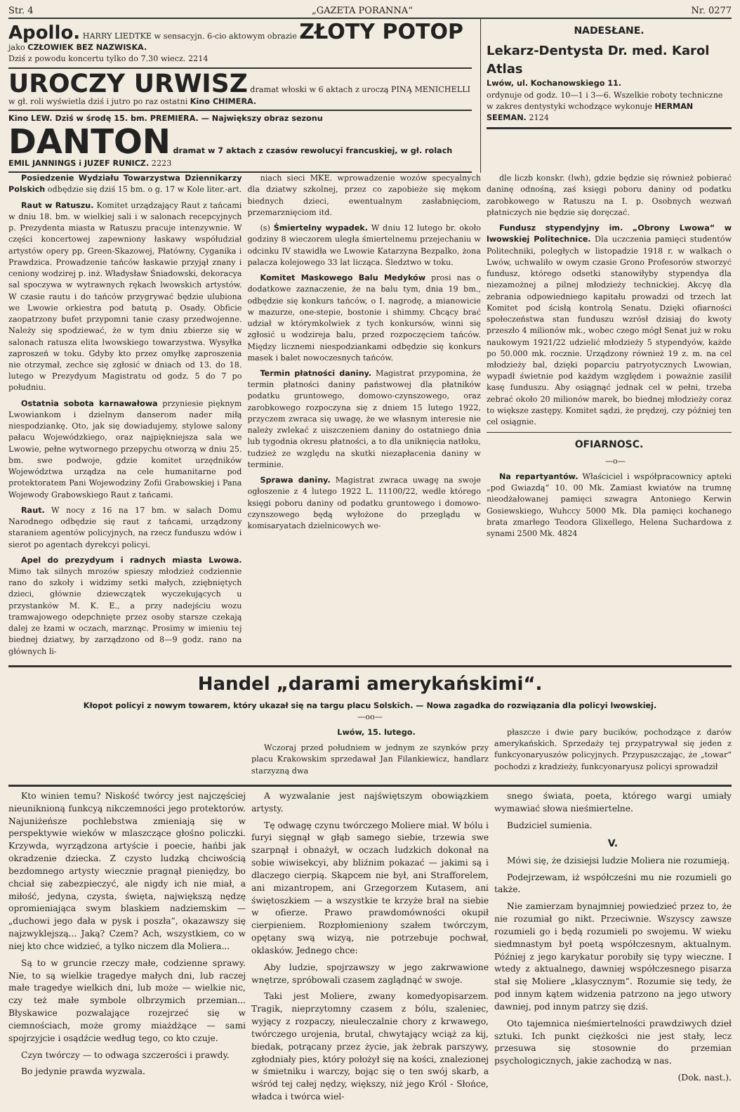Str. 4 „GAZETA PORANNA“Nr. 0277
Apollo. HARRY LIEDTKE w sensacyjn. 6-cio aktowym obrazie ZŁOTY POTOP jako CZŁOWIEK BEZ NAZWISKA.
Dziś z powodu koncertu tylko do 7.30 wiecz. 2214
UROCZY URWISZ dramat włoski w 6 aktach z uroczą PINĄ MENICHELLI w gł. roli wyświetla dziś i jutro po raz ostatni Kino CHIMERA.
Kino LEW. Dziś w środę 15. bm. PREMIERA. — Największy obraz sezonu
DANTON dramat w 7 aktach z czasów rewolucyi francuskiej, w gł. rolach EMIL JANNINGS i JUZEF RUNICZ. 2223
NADESŁANE.
Lekarz-Dentysta Dr. med. Karol Atlas
Lwów, ul. Kochanowskiego 11.
ordynuje od godz. 10—1 i 3—6. Wszelkie roboty techniczne w zakres dentystyki wchodzące wykonuje HERMAN SEEMAN. 2124
Posiedzenie Wydziału Towarzystwa Dziennikarzy Polskich odbędzie się dziś 15 bm. o g. 17 w Kole liter.-art.
Raut w Ratuszu. Komitet urządzający Raut z tańcami w dniu 18. bm. w wielkiej sali i w salonach recepcyjnych p. Prezydenta miasta w Ratuszu pracuje intenzywnie. W części koncertowej zapewniony łaskawy współudział artystów opery pp. Green-Skazowej, Płatówny, Cyganika i Prawdzica. Prowadzenie tańców łaskawie przyjął znany i ceniony wodzirej p. inż. Władysław Śniadowski, dekoracya sal spoczywa w wytrawnych rękach lwowskich artystów. W czasie rautu i do tańców przygrywać będzie ulubiona we Lwowie orkiestra pod batutą p. Osady. Obficie zaopatrzony bufet przypomni tanie czasy przedwojenne. Należy się spodziewać, że w tym dniu zbierze się w salonach ratusza elita lwowskiego towarzystwa. Wysyłka zaproszeń w toku. Gdyby kto przez omyłkę zaproszenia nie otrzymał, zechce się zgłosić w dniach od 13. do 18. lutego w Prezydyum Magistratu od godz. 5 do 7 po południu.
Ostatnia sobota karnawałowa przyniesie pięknym Lwowiankom i dzielnym danserom nader miłą niespodziankę. Oto, jak się dowiadujemy, stylowe salony pałacu Wojewódzkiego, oraz najpiękniejsza sala we Lwowie, pełne wytwornego przepychu otworzą w dniu 25. bm. swe podwoje, gdzie komitet urzędników Województwa urządza na cele humanitarne pod protektoratem Pani Wojewodziny Zofii Grabowskiej i Pana Wojewody Grabowskiego Raut z tańcami.
Raut. W nocy z 16 na 17 bm. w salach Domu Narodnego odbędzie się raut z tańcami, urządzony staraniem agentów policyjnych, na rzecz funduszu wdów i sierot po agentach dyrekcyi policyi.
Apel do prezydyum i radnych miasta Lwowa. Mimo tak silnych mrozów spieszy młodzież codziennie rano do szkoły i widzimy setki małych, zziębniętych dzieci, głównie dziewczątek wyczekujących u przystanków M. K. E., a przy nadejściu wozu tramwajowego odepchnięte przez osoby starsze czekają dalej ze łzami w oczach, marznąc. Prosimy w imieniu tej biednej dziatwy, by zarządzono od 8—9 godz. rano na głównych li-
niach sieci MKE. wprowadzenie wozów specyalnych dla dziatwy szkolnej, przez co zapobieże się mękom biednych dzieci, ewentualnym zasłabnięciom, przemarznięciom itd.
(s) Śmiertelny wypadek. W dniu 12 lutego br. około godziny 8 wieczorem uległa śmiertelnemu przejechaniu w odcinku IV stawidła we Lwowie Katarzyna Bezpalko, żona palacza kolejowego 33 lat licząca. Śledztwo w toku.
Komitet Maskowego Balu Medyków prosi nas o dodatkowe zaznaczenie, że na balu tym, dnia 19 bm., odbędzie się konkurs tańców, o I. nagrodę, a mianowicie w mazurze, one-stepie, bostonie i shimmy. Chcący brać udział w którymkolwiek z tych konkursów, winni się zgłosić u wodzireja balu, przed rozpoczęciem tańców. Między licznemi niespodziankami odbędzie się konkurs masek i balet nowoczesnych tańców.
Termin płatności daniny. Magistrat przypomina, że termin płatności daniny państwowej dla płatników podatku gruntowego, domowo-czynszowego, oraz zarobkowego rozpoczyna się z dniem 15 lutego 1922, przyczem zwraca się uwagę, że we własnym interesie nie należy zwlekać z uiszczeniem daniny do ostatniego dnia lub tygodnia okresu płatności, a to dla uniknięcia natłoku, tudzież ze względu na skutki niezapłacenia daniny w terminie.
Sprawa daniny. Magistrat zwraca uwagę na swoje ogłoszenie z 4 lutego 1922 L. 11100/22, wedle którego księgi poboru daniny od podatku gruntowego i domowo-czynszowego będą wyłożone do przeglądu w komisaryatach dzielnicowych we-
dle liczb konskr. (lwh), gdzie będzie się również pobierać daninę odnośną, zaś księgi poboru daniny od podatku zarobkowego w Ratuszu na I. p. Osobnych wezwań płatniczych nie będzie się doręczać.
Fundusz stypendyjny im. „Obrony Lwowa“ w lwowskiej Politechnice. Dla uczczenia pamięci studentów Politechniki, poległych w listopadzie 1918 r. w walkach o Lwów, uchwaliło w owym czasie Grono Profesorów stworzyć fundusz, którego odsetki stanowiłyby stypendya dla niezamożnej a pilnej młodzieży technickiej. Akcyę dla zebrania odpowiedniego kapitału prowadzi od trzech lat Komitet pod ścisłą kontrolą Senatu. Dzięki ofiarności społeczeństwa stan funduszu wzrósł dzisiaj do kwoty przeszło 4 milionów mk., wobec czego mógł Senat już w roku naukowym 1921/22 udzielić młodzieży 5 stypendyów, każde po 50.000 mk. rocznie. Urządzony również 19 z. m. na cel młodzieży bal, dzięki poparciu patryotycznych Lwowian, wypadł świetnie pod każdym względem i poważnie zasilił kasę funduszu. Aby osiągnąć jednak cel w pełni, trzeba zebrać około 20 milionów marek, bo biednej młodzieży coraz to większe zastępy. Komitet sądzi, że prędzej, czy później ten cel osiągnie.
OFIARNOSC.
—o—
Na repartyantów. Właściciel i współpracownicy apteki „pod Gwiazdą“ 10. 00 Mk. Zamiast kwiatów na trumnę nieodżałowanej pamięci szwagra Antoniego Kerwin Gosiewskiego, Wuhccy 5000 Mk. Dla pamięci kochanego brata zmarłego Teodora Glixellego, Helena Suchardowa z synami 2500 Mk. 4824
Handel „darami amerykańskimi“.
Kłopot policyi z nowym towarem, który ukazał się na targu placu Solskich. — Nowa zagadka do rozwiązania dla policyi lwowskiej.
—oo—
Lwów, 15. lutego.
Wczoraj przed południem w jednym ze szynków przy placu Krakowskim sprzedawał Jan Filankiewicz, handlarz starzyzną dwa
płaszcze i dwie pary bucików, pochodzące z darów amerykańskich. Sprzedaży tej przypatrywał się jeden z funkcyonaryuszów policyjnych. Przypuszczając, że „towar“ pochodzi z kradzieży, funkcyonaryusz policyi sprowadził
Kto winien temu? Niskość twórcy jest najczęściej nieuniknioną funkcyą nikczemności jego protektorów. Najuniżeńsze pochlebstwa zmieniają się w perspektywie wieków w mlaszczące głośno policzki. Krzywda, wyrządzona artyście i poecie, hańbi jak okradzenie dziecka. Z czysto ludzką chciwością bezdomnego artysty wiecznie pragnął pieniędzy, bo chciał się zabezpieczyć, ale nigdy ich nie miał, a miłość, jedyna, czysta, święta, największą nędzę opromieniająca swym blaskiem nadziemskim — „duchowi jego dała w pysk i poszła“, okazawszy się najzwyklejszą... Jaką? Czem? Ach, wszystkiem, co w niej kto chce widzieć, a tylko niczem dla Moliera...
Są to w gruncie rzeczy małe, codzienne sprawy. Nie, to są wielkie tragedye małych dni, lub raczej małe tragedye wielkich dni, lub może — wielkie nic, czy też małe symbole olbrzymich przemian... Błyskawice pozwalające rozejrzeć się w ciemnościach, może gromy miażdżące — sami spojrzyjcie i osądźcie według tego, co kto czuje.
Czyn twórczy — to odwaga szczerości i prawdy.
Bo jedynie prawda wyzwala.
A wyzwalanie jest najświętszym obowiązkiem artysty.
Tę odwagę czynu twórczego Moliere miał. W bólu i furyi sięgnął w głąb samego siebie, trzewia swe szarpnął i obnażył, w oczach ludzkich dokonał na sobie wiwisekcyi, aby bliźnim pokazać — jakimi są i dlaczego cierpią. Skąpcem nie był, ani Strafforelem, ani mizantropem, ani Grzegorzem Kutasem, ani świętoszkiem — a wszystkie te krzyże brał na siebie w ofierze. Prawo prawdomówności okupił cierpieniem. Rozpłomieniony szałem twórczym, opętany swą wizyą, nie potrzebuje pochwał, oklasków. Jednego chce:
Aby ludzie, spojrzawszy w jego zakrwawione wnętrze, spróbowali czasem zaglądnąć w swoje.
Taki jest Moliere, zwany komedyopisarzem. Tragik, nieprzytomny czasem z bólu, szaleniec, wyjący z rozpaczy, nieuleczalnie chory z krwawego, twórczego urojenia, brutal, chwytający wciąż za kij, biedak, potrącany przez życie, jak żebrak parszywy, zgłodniały pies, który położył się na kości, znalezionej w śmietniku i warczy, bojąc się o ten swój skarb, a wśród tej całej nędzy, większy, niż jego Król - Słońce, władca i twórca wiel-
snego świata, poeta, którego wargi umiały wymawiać słowa nieśmiertelne.
Budziciel sumienia.
V.
Mówi się, że dzisiejsi ludzie Moliera nie rozumieją.
Podejrzewam, iż współcześni mu nie rozumieli go także.
Nie zamierzam bynajmniej powiedzieć przez to, że nie rozumiał go nikt. Przeciwnie. Wszyscy zawsze rozumieli go i będą rozumieli po swojemu. W wieku siedmnastym był poetą współczesnym, aktualnym. Później z jego karykatur porobiły się typy wieczne. I wtedy z aktualnego, dawniej współczesnego pisarza stał się Moliere „klasycznym“. Rozumie się tedy, że pod innym kątem widzenia patrzono na jego utwory dawniej, pod innym patrzy się dziś.
Oto tajemnica nieśmiertelności prawdziwych dzieł sztuki. Ich punkt ciężkości nie jest stały, lecz przesuwa się stosownie do przemian psychologicznych, jakie zachodzą w nas.
(Dok. nast.).